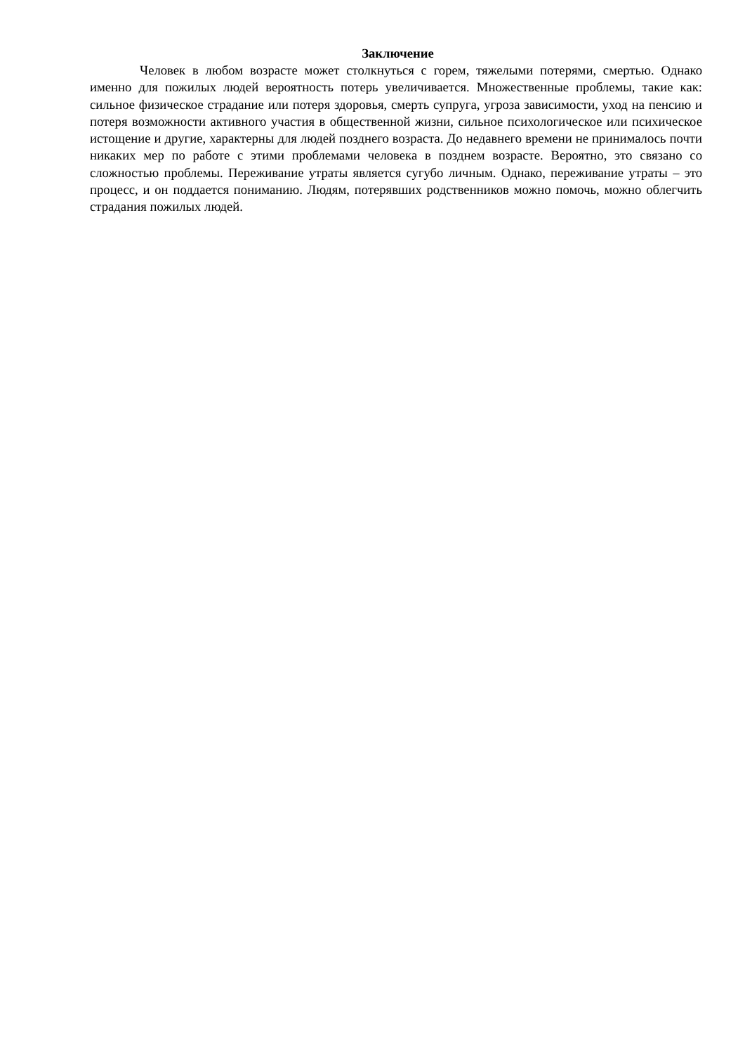Заключение
Человек в любом возрасте может столкнуться с горем, тяжелыми потерями, смертью. Однако именно для пожилых людей вероятность потерь увеличивается. Множественные проблемы, такие как: сильное физическое страдание или потеря здоровья, смерть супруга, угроза зависимости, уход на пенсию и потеря возможности активного участия в общественной жизни, сильное психологическое или психическое истощение и другие, характерны для людей позднего возраста. До недавнего времени не принималось почти никаких мер по работе с этими проблемами человека в позднем возрасте. Вероятно, это связано со сложностью проблемы. Переживание утраты является сугубо личным. Однако, переживание утраты – это процесс, и он поддается пониманию. Людям, потерявших родственников можно помочь, можно облегчить страдания пожилых людей.